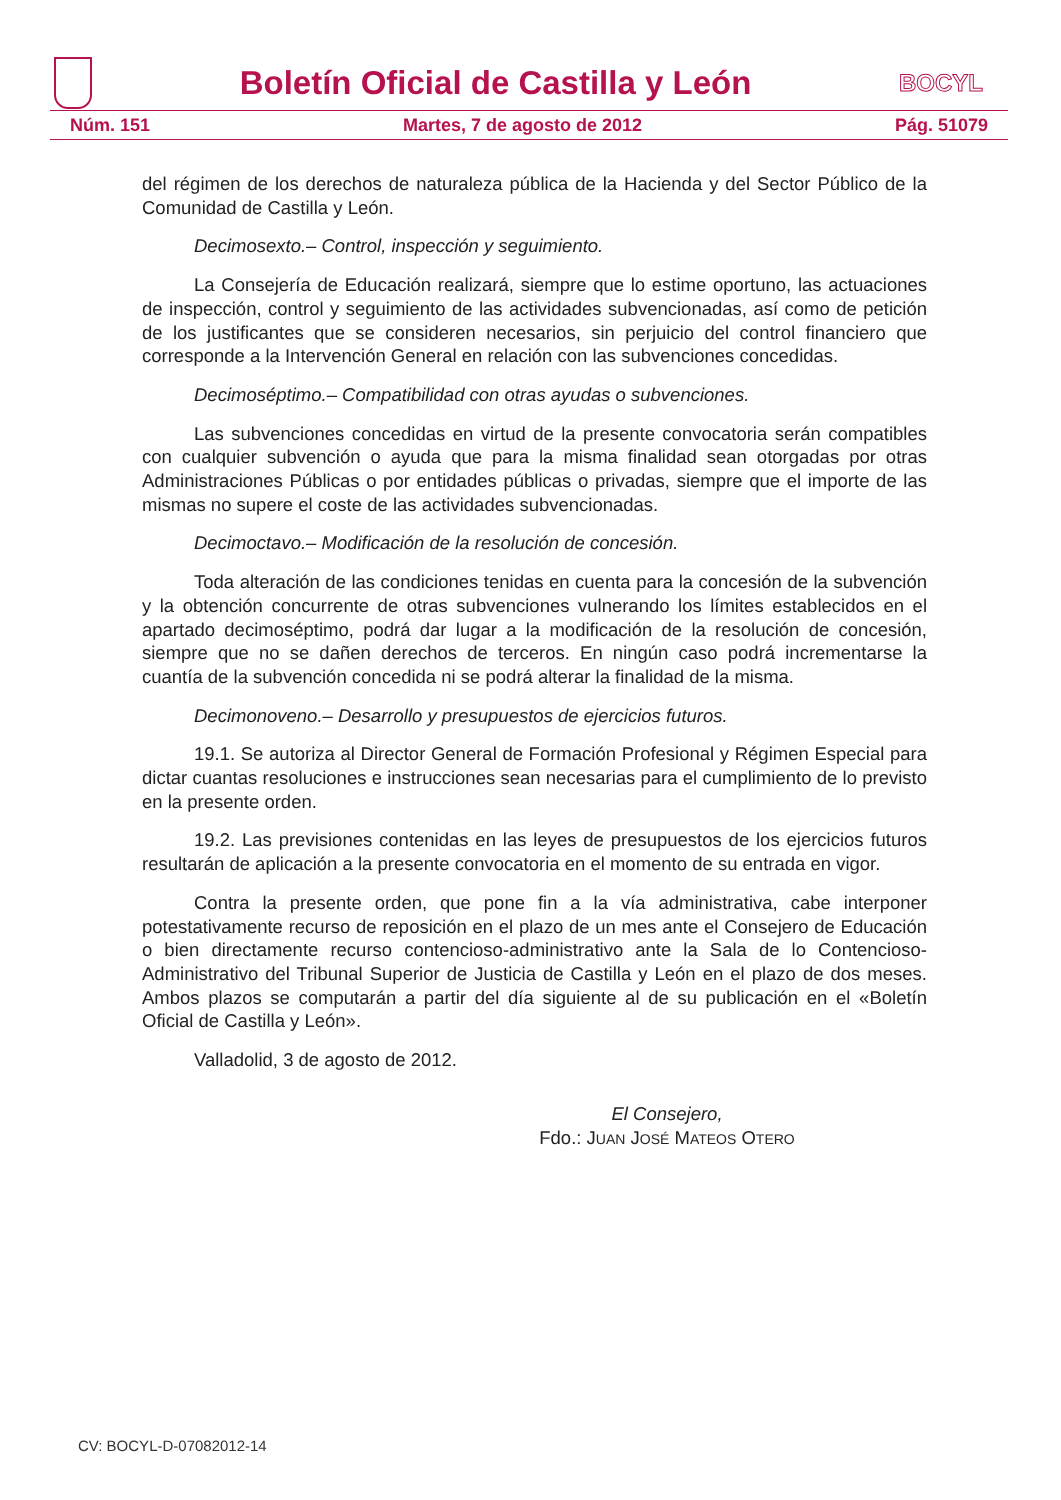Boletín Oficial de Castilla y León
BOCYL
Núm. 151 Martes, 7 de agosto de 2012 Pág. 51079
del régimen de los derechos de naturaleza pública de la Hacienda y del Sector Público de la Comunidad de Castilla y León.
Decimosexto.– Control, inspección y seguimiento.
La Consejería de Educación realizará, siempre que lo estime oportuno, las actuaciones de inspección, control y seguimiento de las actividades subvencionadas, así como de petición de los justificantes que se consideren necesarios, sin perjuicio del control financiero que corresponde a la Intervención General en relación con las subvenciones concedidas.
Decimoséptimo.– Compatibilidad con otras ayudas o subvenciones.
Las subvenciones concedidas en virtud de la presente convocatoria serán compatibles con cualquier subvención o ayuda que para la misma finalidad sean otorgadas por otras Administraciones Públicas o por entidades públicas o privadas, siempre que el importe de las mismas no supere el coste de las actividades subvencionadas.
Decimoctavo.– Modificación de la resolución de concesión.
Toda alteración de las condiciones tenidas en cuenta para la concesión de la subvención y la obtención concurrente de otras subvenciones vulnerando los límites establecidos en el apartado decimoséptimo, podrá dar lugar a la modificación de la resolución de concesión, siempre que no se dañen derechos de terceros. En ningún caso podrá incrementarse la cuantía de la subvención concedida ni se podrá alterar la finalidad de la misma.
Decimonoveno.– Desarrollo y presupuestos de ejercicios futuros.
19.1. Se autoriza al Director General de Formación Profesional y Régimen Especial para dictar cuantas resoluciones e instrucciones sean necesarias para el cumplimiento de lo previsto en la presente orden.
19.2. Las previsiones contenidas en las leyes de presupuestos de los ejercicios futuros resultarán de aplicación a la presente convocatoria en el momento de su entrada en vigor.
Contra la presente orden, que pone fin a la vía administrativa, cabe interponer potestativamente recurso de reposición en el plazo de un mes ante el Consejero de Educación o bien directamente recurso contencioso-administrativo ante la Sala de lo Contencioso-Administrativo del Tribunal Superior de Justicia de Castilla y León en el plazo de dos meses. Ambos plazos se computarán a partir del día siguiente al de su publicación en el «Boletín Oficial de Castilla y León».
Valladolid, 3 de agosto de 2012.
El Consejero,
Fdo.: JUAN JOSÉ MATEOS OTERO
CV: BOCYL-D-07082012-14